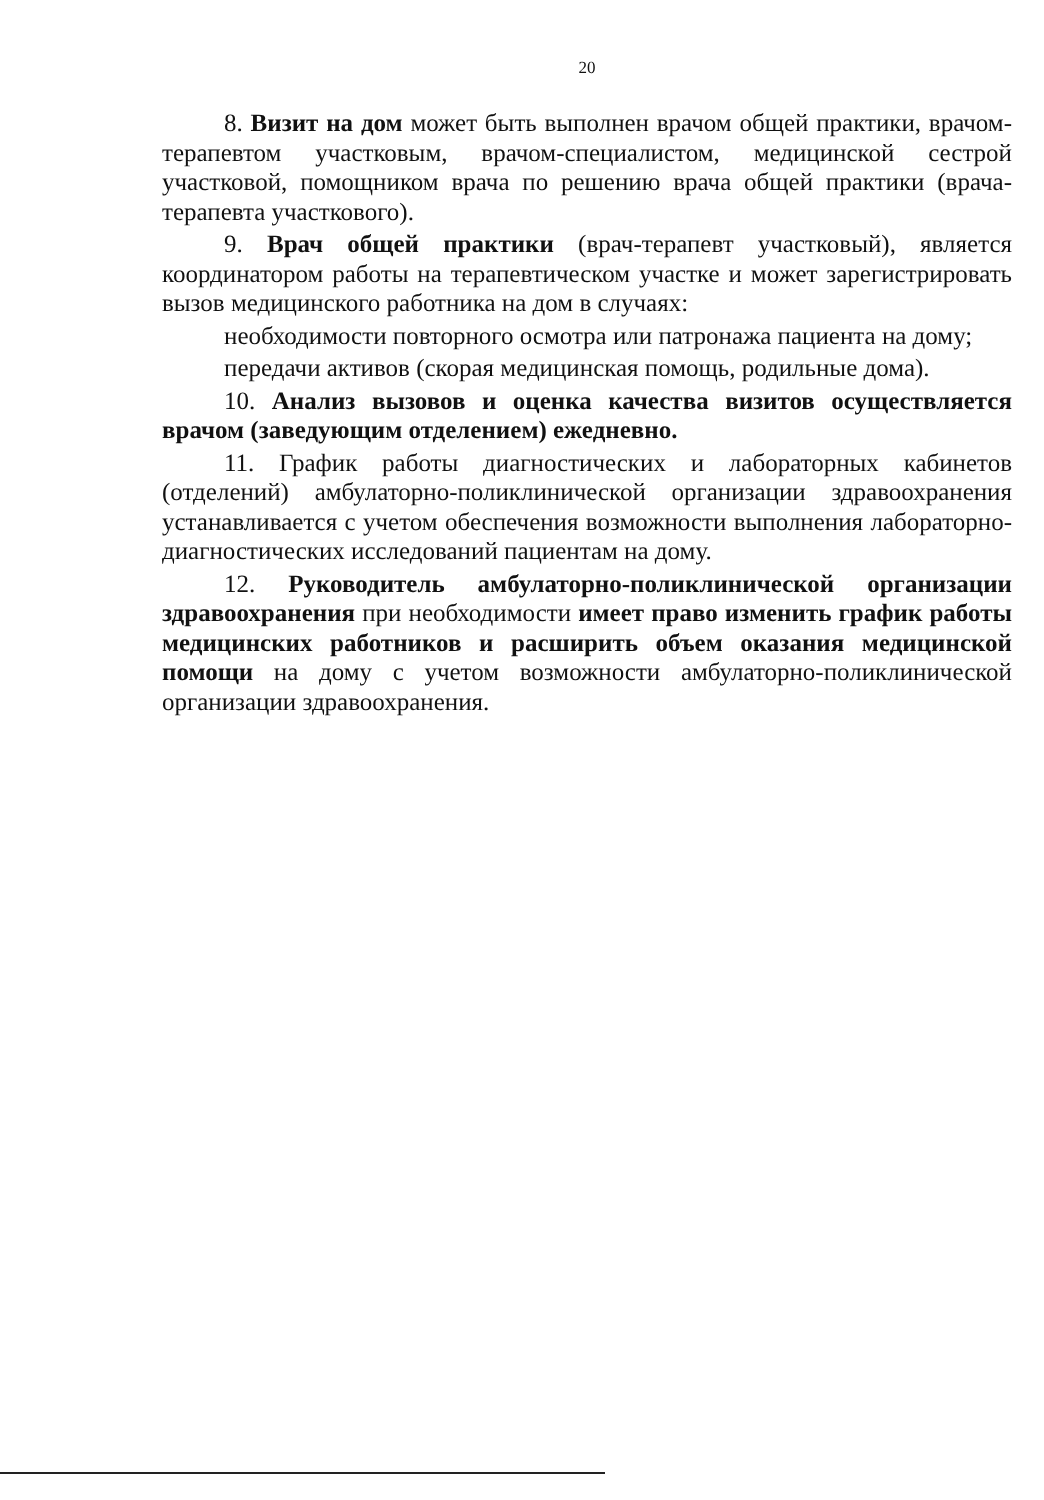20
8. Визит на дом может быть выполнен врачом общей практики, врачом-терапевтом участковым, врачом-специалистом, медицинской сестрой участковой, помощником врача по решению врача общей практики (врача-терапевта участкового).
9. Врач общей практики (врач-терапевт участковый), является координатором работы на терапевтическом участке и может зарегистрировать вызов медицинского работника на дом в случаях:
необходимости повторного осмотра или патронажа пациента на дому;
передачи активов (скорая медицинская помощь, родильные дома).
10. Анализ вызовов и оценка качества визитов осуществляется врачом (заведующим отделением) ежедневно.
11. График работы диагностических и лабораторных кабинетов (отделений) амбулаторно-поликлинической организации здравоохранения устанавливается с учетом обеспечения возможности выполнения лабораторно-диагностических исследований пациентам на дому.
12. Руководитель амбулаторно-поликлинической организации здравоохранения при необходимости имеет право изменить график работы медицинских работников и расширить объем оказания медицинской помощи на дому с учетом возможности амбулаторно-поликлинической организации здравоохранения.